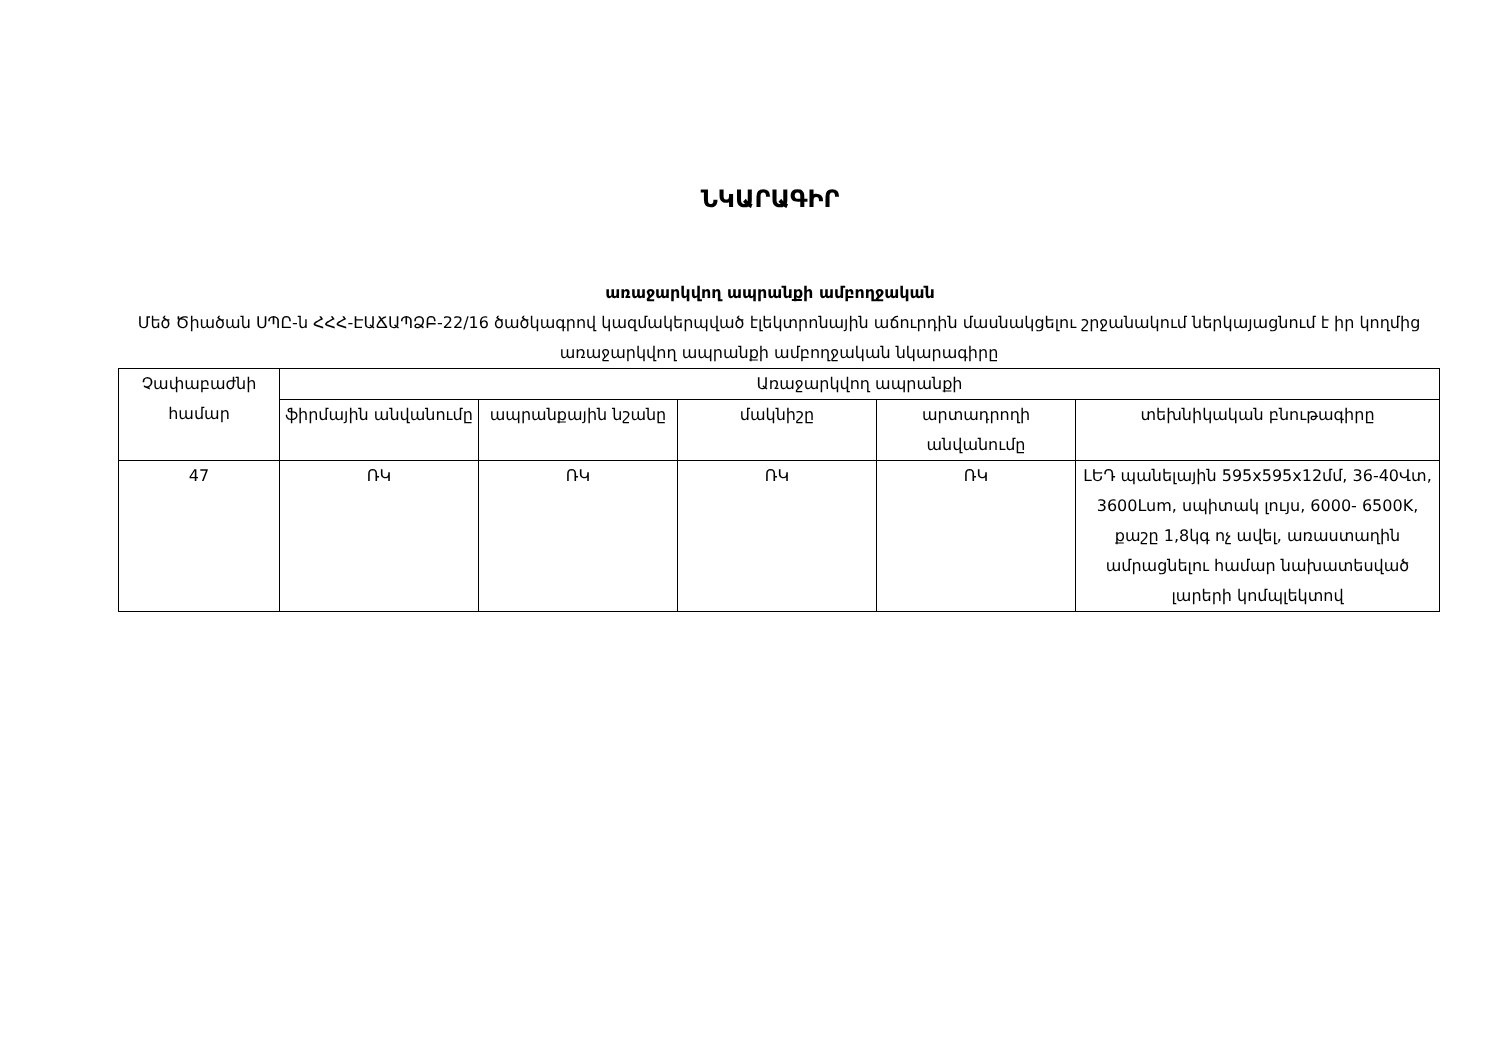ՆԿԱՐԱԳԻՐ
առաջարկվող ապրանքի ամբողջական
Մեծ Ծիածան ՍՊԸ-ն ՀՀՀ-ԷԱՃԱՊՁԲ-22/16 ծածկագրով կազմակերպված էլեկտրոնային աճուրդին մասնակցելու շրջանակում ներկայացնում է իր կողմից առաջարկվող ապրանքի ամբողջական նկարագիրը
| Չափաբաժնի համար | Առաջարկվող ապրանքի | | | | |
| --- | --- | --- | --- | --- | --- |
| | ֆիրմային անվանումը | ապրանքային նշանը | մակնիշը | արտադրողի անվանումը | տեխնիկական բնութագիրը |
| 47 | ՌԿ | ՌԿ | ՌԿ | ՌԿ | ԼԵԴ պանելային 595x595x12մմ, 36-40Վտ, 3600Lum, սպիտակ լույս, 6000- 6500K, քաշը 1,8կգ ոչ ավել, առաստաղին ամրացնելու համար նախատեսված լարերի կոմպլեկտով |